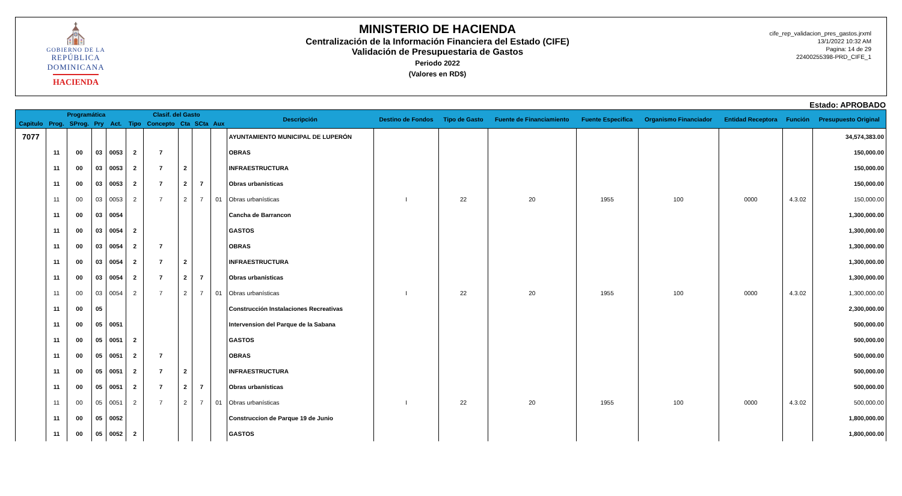⛪
GOBIERNO DE LA
REPÚBLICA
DOMINICANA
HACIENDA
MINISTERIO DE HACIENDA
Centralización de la Información Financiera del Estado (CIFE)
Validación de Presupuestaria de Gastos
Periodo 2022
(Valores en RD$)
cife_rep_validacion_pres_gastos.jrxml
13/1/2022 10:32 AM
Pagina: 14 de 29
22400255398-PRD_CIFE_1
Estado: APROBADO
| | Programática | | | | Clasif. del Gasto | | | | | Descripción | Destino de Fondos | Tipo de Gasto | Fuente de Financiamiento | Fuente Especifica | Organismo Financiador | Entidad Receptora | Función | Presupuesto Original |
| --- | --- | --- | --- | --- | --- | --- | --- | --- | --- | --- | --- | --- | --- | --- | --- | --- | --- | --- |
| Capitulo | Prog. | SProg. | Pry | Act. | Tipo | Concepto | Cta | SCta | Aux | | | | | | | | | |
| 7077 | | | | | | | | | | AYUNTAMIENTO MUNICIPAL DE LUPERÓN | | | | | | | | 34,574,383.00 |
| | 11 | 00 | 03 | 0053 | 2 | 7 | | | | OBRAS | | | | | | | | 150,000.00 |
| | 11 | 00 | 03 | 0053 | 2 | 7 | 2 | | | INFRAESTRUCTURA | | | | | | | | 150,000.00 |
| | 11 | 00 | 03 | 0053 | 2 | 7 | 2 | 7 | | Obras urbanísticas | | | | | | | | 150,000.00 |
| | 11 | 00 | 03 | 0053 | 2 | 7 | 2 | 7 | 01 | Obras urbanísticas | I | 22 | 20 | 1955 | 100 | 0000 | 4.3.02 | 150,000.00 |
| | 11 | 00 | 03 | 0054 | | | | | | Cancha de Barrancon | | | | | | | | 1,300,000.00 |
| | 11 | 00 | 03 | 0054 | 2 | | | | | GASTOS | | | | | | | | 1,300,000.00 |
| | 11 | 00 | 03 | 0054 | 2 | 7 | | | | OBRAS | | | | | | | | 1,300,000.00 |
| | 11 | 00 | 03 | 0054 | 2 | 7 | 2 | | | INFRAESTRUCTURA | | | | | | | | 1,300,000.00 |
| | 11 | 00 | 03 | 0054 | 2 | 7 | 2 | 7 | | Obras urbanísticas | | | | | | | | 1,300,000.00 |
| | 11 | 00 | 03 | 0054 | 2 | 7 | 2 | 7 | 01 | Obras urbanísticas | I | 22 | 20 | 1955 | 100 | 0000 | 4.3.02 | 1,300,000.00 |
| | 11 | 00 | 05 | | | | | | | Construcción Instalaciones Recreativas | | | | | | | | 2,300,000.00 |
| | 11 | 00 | 05 | 0051 | | | | | | Intervension del Parque de la Sabana | | | | | | | | 500,000.00 |
| | 11 | 00 | 05 | 0051 | 2 | | | | | GASTOS | | | | | | | | 500,000.00 |
| | 11 | 00 | 05 | 0051 | 2 | 7 | | | | OBRAS | | | | | | | | 500,000.00 |
| | 11 | 00 | 05 | 0051 | 2 | 7 | 2 | | | INFRAESTRUCTURA | | | | | | | | 500,000.00 |
| | 11 | 00 | 05 | 0051 | 2 | 7 | 2 | 7 | | Obras urbanísticas | | | | | | | | 500,000.00 |
| | 11 | 00 | 05 | 0051 | 2 | 7 | 2 | 7 | 01 | Obras urbanísticas | I | 22 | 20 | 1955 | 100 | 0000 | 4.3.02 | 500,000.00 |
| | 11 | 00 | 05 | 0052 | | | | | | Construccion de Parque 19 de Junio | | | | | | | | 1,800,000.00 |
| | 11 | 00 | 05 | 0052 | 2 | | | | | GASTOS | | | | | | | | 1,800,000.00 |